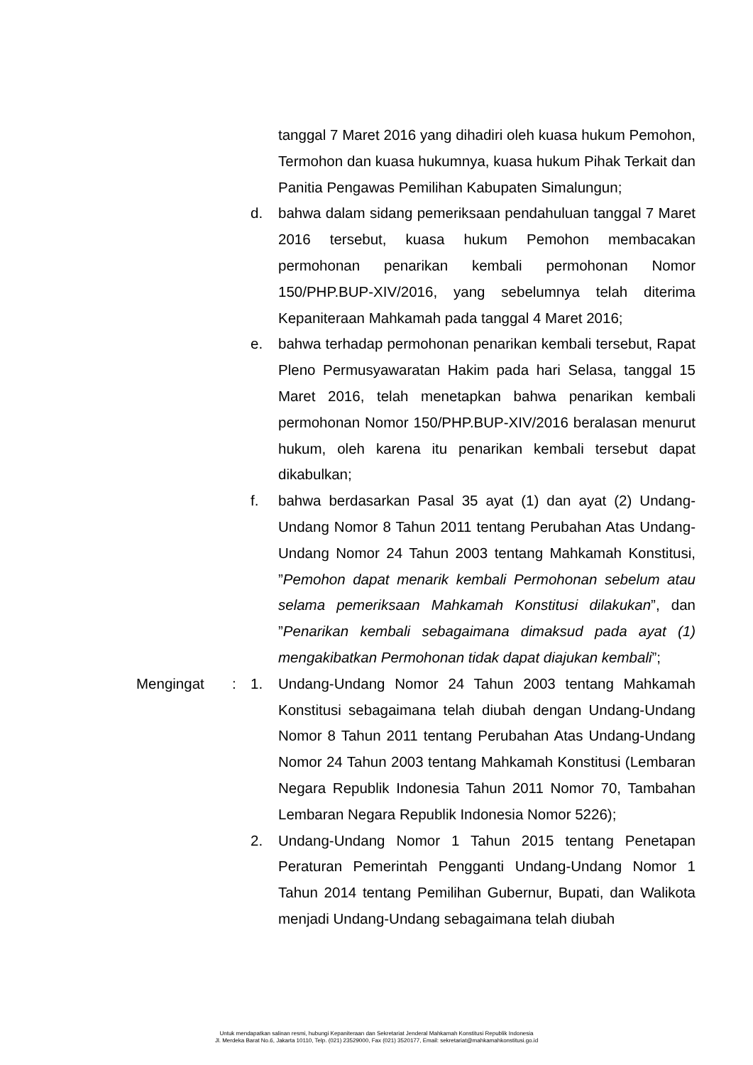tanggal 7 Maret 2016 yang dihadiri oleh kuasa hukum Pemohon, Termohon dan kuasa hukumnya, kuasa hukum Pihak Terkait dan Panitia Pengawas Pemilihan Kabupaten Simalungun;
d. bahwa dalam sidang pemeriksaan pendahuluan tanggal 7 Maret 2016 tersebut, kuasa hukum Pemohon membacakan permohonan penarikan kembali permohonan Nomor 150/PHP.BUP-XIV/2016, yang sebelumnya telah diterima Kepaniteraan Mahkamah pada tanggal 4 Maret 2016;
e. bahwa terhadap permohonan penarikan kembali tersebut, Rapat Pleno Permusyawaratan Hakim pada hari Selasa, tanggal 15 Maret 2016, telah menetapkan bahwa penarikan kembali permohonan Nomor 150/PHP.BUP-XIV/2016 beralasan menurut hukum, oleh karena itu penarikan kembali tersebut dapat dikabulkan;
f. bahwa berdasarkan Pasal 35 ayat (1) dan ayat (2) Undang-Undang Nomor 8 Tahun 2011 tentang Perubahan Atas Undang-Undang Nomor 24 Tahun 2003 tentang Mahkamah Konstitusi, ”Pemohon dapat menarik kembali Permohonan sebelum atau selama pemeriksaan Mahkamah Konstitusi dilakukan”, dan ”Penarikan kembali sebagaimana dimaksud pada ayat (1) mengakibatkan Permohonan tidak dapat diajukan kembali”;
Mengingat : 1. Undang-Undang Nomor 24 Tahun 2003 tentang Mahkamah Konstitusi sebagaimana telah diubah dengan Undang-Undang Nomor 8 Tahun 2011 tentang Perubahan Atas Undang-Undang Nomor 24 Tahun 2003 tentang Mahkamah Konstitusi (Lembaran Negara Republik Indonesia Tahun 2011 Nomor 70, Tambahan Lembaran Negara Republik Indonesia Nomor 5226);
2. Undang-Undang Nomor 1 Tahun 2015 tentang Penetapan Peraturan Pemerintah Pengganti Undang-Undang Nomor 1 Tahun 2014 tentang Pemilihan Gubernur, Bupati, dan Walikota menjadi Undang-Undang sebagaimana telah diubah
Untuk mendapatkan salinan resmi, hubungi Kepaniteraan dan Sekretariat Jenderal Mahkamah Konstitusi Republik Indonesia
Jl. Merdeka Barat No.6, Jakarta 10110, Telp. (021) 23529000, Fax (021) 3520177, Email: sekretariat@mahkamahkonstitusi.go.id